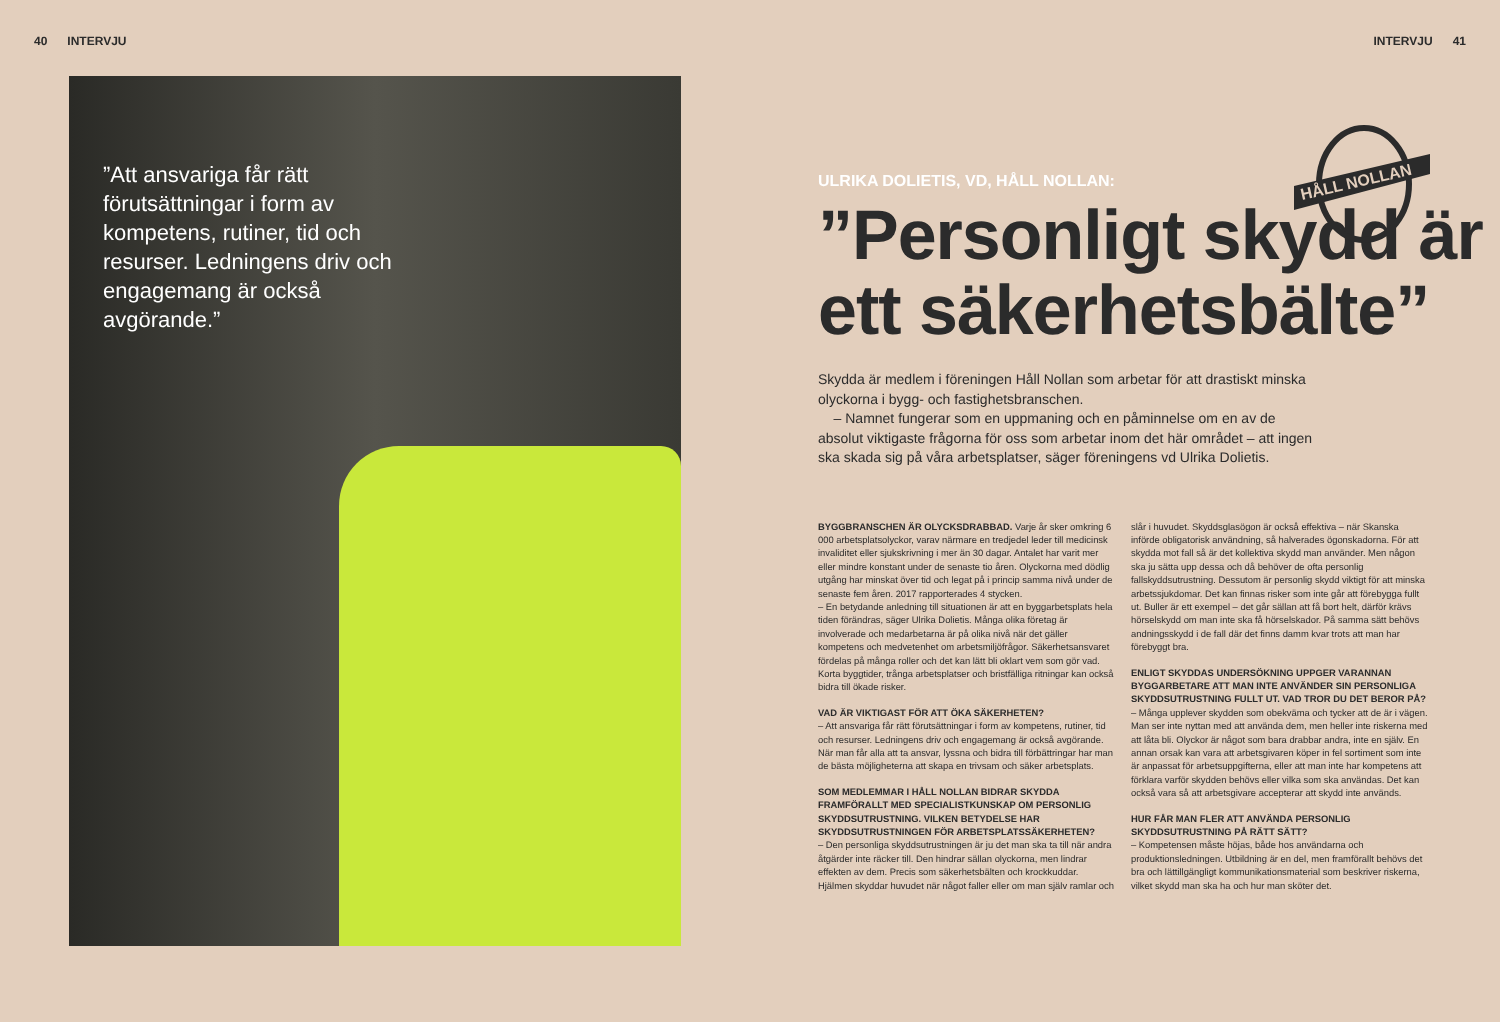40 INTERVJU
”Att ansvariga får rätt förutsättningar i form av kompetens, rutiner, tid och resurser. Ledningens driv och engagemang är också avgörande.”
INTERVJU 41
HÅLL NOLLAN
ULRIKA DOLIETIS, VD, HÅLL NOLLAN:
”Personligt skydd är ett säkerhetsbälte”
Skydda är medlem i föreningen Håll Nollan som arbetar för att drastiskt minska olyckorna i bygg- och fastighetsbranschen.
– Namnet fungerar som en uppmaning och en påminnelse om en av de absolut viktigaste frågorna för oss som arbetar inom det här området – att ingen ska skada sig på våra arbetsplatser, säger föreningens vd Ulrika Dolietis.
BYGGBRANSCHEN ÄR OLYCKSDRABBAD. Varje år sker omkring 6 000 arbetsplatsolyckor, varav närmare en tredjedel leder till medicinsk invaliditet eller sjukskrivning i mer än 30 dagar. Antalet har varit mer eller mindre konstant under de senaste tio åren. Olyckorna med dödlig utgång har minskat över tid och legat på i princip samma nivå under de senaste fem åren. 2017 rapporterades 4 stycken.
– En betydande anledning till situationen är att en byggarbetsplats hela tiden förändras, säger Ulrika Dolietis. Många olika företag är involverade och medarbetarna är på olika nivå när det gäller kompetens och medvetenhet om arbetsmiljöfrågor. Säkerhetsansvaret fördelas på många roller och det kan lätt bli oklart vem som gör vad. Korta byggtider, trånga arbetsplatser och bristfälliga ritningar kan också bidra till ökade risker.
VAD ÄR VIKTIGAST FÖR ATT ÖKA SÄKERHETEN?
– Att ansvariga får rätt förutsättningar i form av kompetens, rutiner, tid och resurser. Ledningens driv och engagemang är också avgörande. När man får alla att ta ansvar, lyssna och bidra till förbättringar har man de bästa möjligheterna att skapa en trivsam och säker arbetsplats.
SOM MEDLEMMAR I HÅLL NOLLAN BIDRAR SKYDDA FRAMFÖRALLT MED SPECIALISTKUNSKAP OM PERSONLIG SKYDDSUTRUSTNING. VILKEN BETYDELSE HAR SKYDDSUTRUSTNINGEN FÖR ARBETSPLATSSÄKERHETEN?
– Den personliga skyddsutrustningen är ju det man ska ta till när andra åtgärder inte räcker till. Den hindrar sällan olyckorna, men lindrar effekten av dem. Precis som säkerhetsbälten och krockkuddar. Hjälmen skyddar huvudet när något faller eller om man själv ramlar och slår i huvudet. Skyddsglasögon är också effektiva – när Skanska införde obligatorisk användning, så halverades ögonskadorna. För att skydda mot fall så är det kollektiva skydd man använder. Men någon ska ju sätta upp dessa och då behöver de ofta personlig fallskyddsutrustning. Dessutom är personlig skydd viktigt för att minska arbetssjukdomar. Det kan finnas risker som inte går att förebygga fullt ut. Buller är ett exempel – det går sällan att få bort helt, därför krävs hörselskydd om man inte ska få hörselskador. På samma sätt behövs andningsskydd i de fall där det finns damm kvar trots att man har förebyggt bra.
ENLIGT SKYDDAS UNDERSÖKNING UPPGER VARANNAN BYGGARBETARE ATT MAN INTE ANVÄNDER SIN PERSONLIGA SKYDDSUTRUSTNING FULLT UT. VAD TROR DU DET BEROR PÅ?
– Många upplever skydden som obekväma och tycker att de är i vägen. Man ser inte nyttan med att använda dem, men heller inte riskerna med att låta bli. Olyckor är något som bara drabbar andra, inte en själv. En annan orsak kan vara att arbetsgivaren köper in fel sortiment som inte är anpassat för arbetsuppgifterna, eller att man inte har kompetens att förklara varför skydden behövs eller vilka som ska användas. Det kan också vara så att arbetsgivare accepterar att skydd inte används.
HUR FÅR MAN FLER ATT ANVÄNDA PERSONLIG SKYDDSUTRUSTNING PÅ RÄTT SÄTT?
– Kompetensen måste höjas, både hos användarna och produktionsledningen. Utbildning är en del, men framförallt behövs det bra och lättillgängligt kommunikationsmaterial som beskriver riskerna, vilket skydd man ska ha och hur man sköter det.